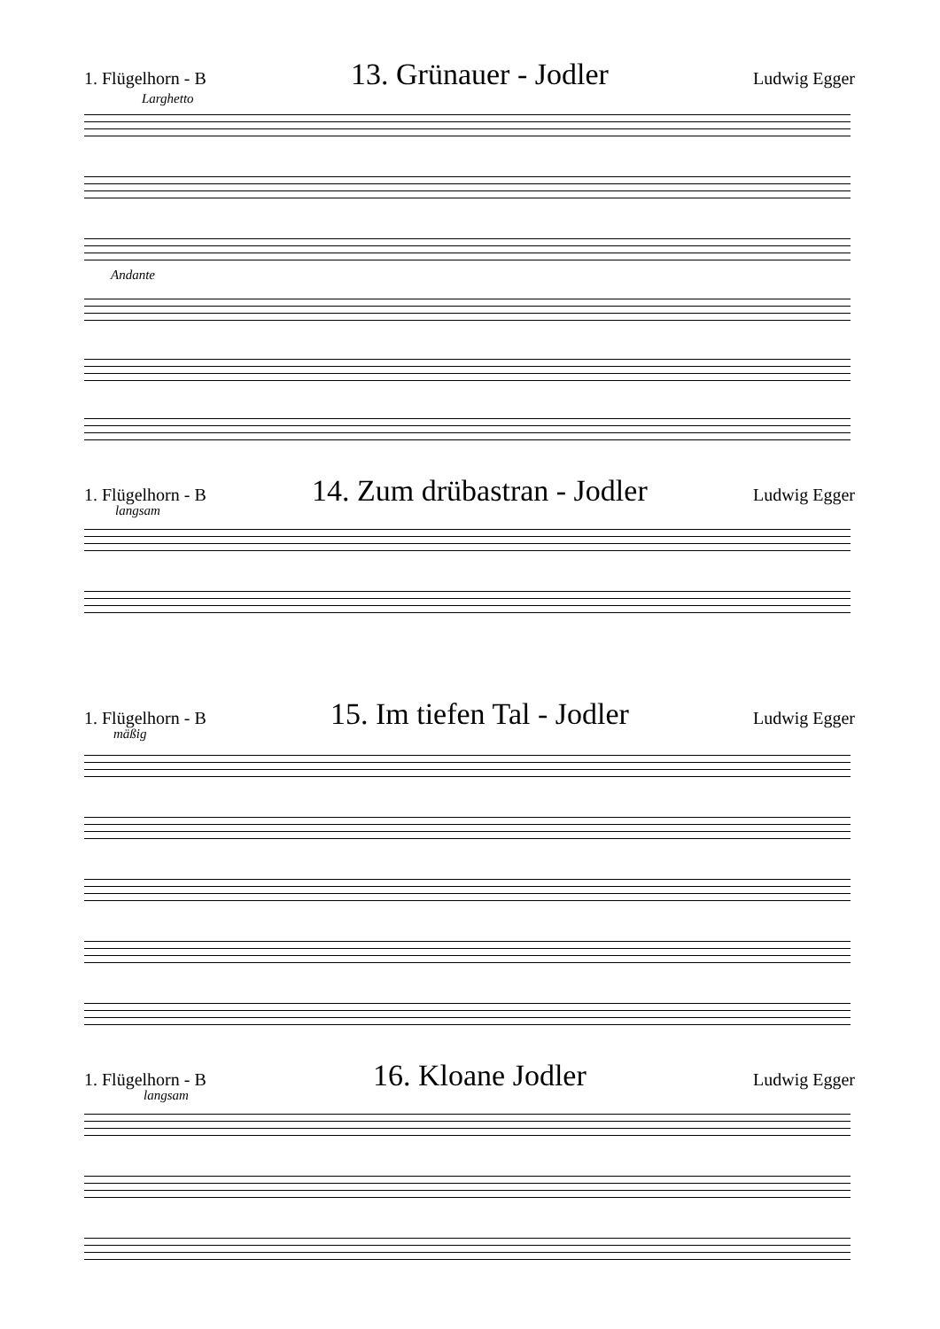1. Flügelhorn - B 13. Grünauer - Jodler Ludwig Egger
Larghetto
Andante
1. Flügelhorn - B 14. Zum drübastran - Jodler Ludwig Egger
langsam
1. Flügelhorn - B 15. Im tiefen Tal - Jodler Ludwig Egger
mäßig
1. Flügelhorn - B 16. Kloane Jodler Ludwig Egger
langsam